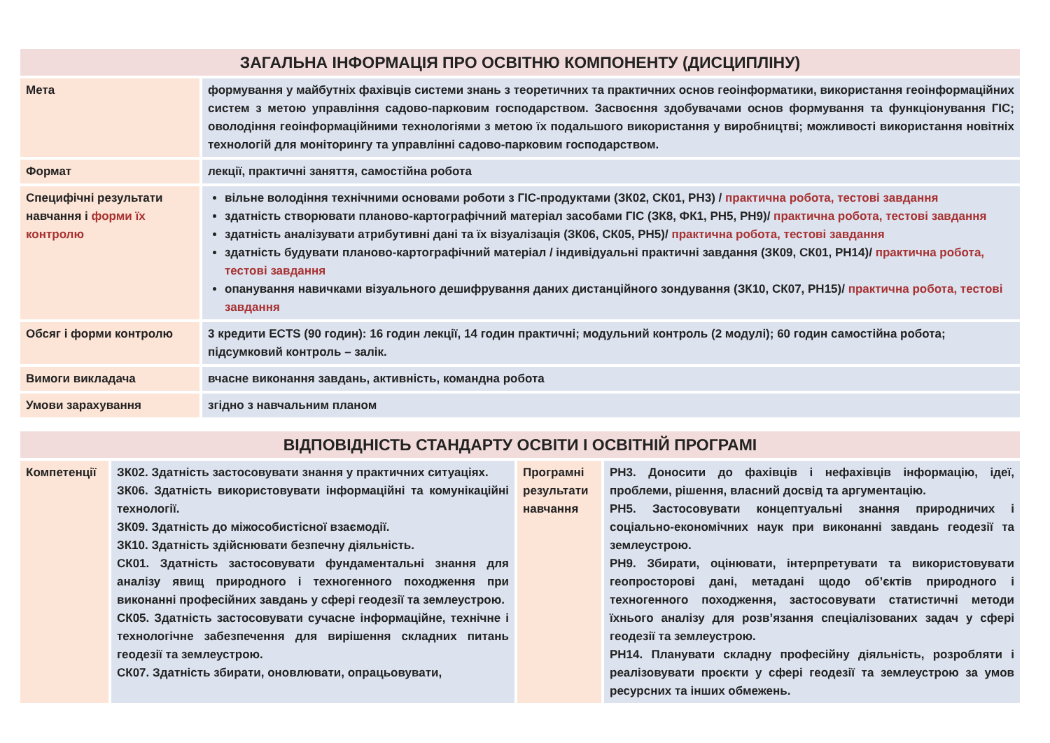| ЗАГАЛЬНА ІНФОРМАЦІЯ ПРО ОСВІТНЮ КОМПОНЕНТУ (ДИСЦИПЛІНУ) | |
| Мета | формування у майбутніх фахівців системи знань з теоретичних та практичних основ геоінформатики, використання геоінформаційних систем з метою управління садово-парковим господарством. Засвоєння здобувачами основ формування та функціонування ГІС; оволодіння геоінформаційними технологіями з метою їх подальшого використання у виробництві; можливості використання новітніх технологій для моніторингу та управлінні садово-парковим господарством. |
| Формат | лекції, практичні заняття, самостійна робота |
| Специфічні результати навчання і форми їх контролю | вільне володіння технічними основами роботи з ГІС-продуктами (ЗК02, СК01, РН3) / практична робота, тестові завдання здатність створювати планово-картографічний матеріал засобами ГІС (ЗК8, ФК1, РН5, РН9)/ практична робота, тестові завдання здатність аналізувати атрибутивні дані та їх візуалізація (ЗК06, СК05, РН5)/ практична робота, тестові завдання здатність будувати планово-картографічний матеріал / індивідуальні практичні завдання (ЗК09, СК01, РН14)/ практична робота, тестові завдання опанування навичками візуального дешифрування даних дистанційного зондування (ЗК10, СК07, РН15)/ практична робота, тестові завдання |
| Обсяг і форми контролю | 3 кредити ECTS (90 годин): 16 годин лекції, 14 годин практичні; модульний контроль (2 модулі); 60 годин самостійна робота; підсумковий контроль – залік. |
| Вимоги викладача | вчасне виконання завдань, активність, командна робота |
| Умови зарахування | згідно з навчальним планом |
| ВІДПОВІДНІСТЬ СТАНДАРТУ ОСВІТИ І ОСВІТНІЙ ПРОГРАМІ | | | |
| Компетенції | ЗК02. Здатність застосовувати знання у практичних ситуаціях. ЗК06. Здатність використовувати інформаційні та комунікаційні технології. ЗК09. Здатність до міжособистісної взаємодії. ЗК10. Здатність здійснювати безпечну діяльність. СК01. Здатність застосовувати фундаментальні знання для аналізу явищ природного і техногенного походження при виконанні професійних завдань у сфері геодезії та землеустрою. СК05. Здатність застосовувати сучасне інформаційне, технічне і технологічне забезпечення для вирішення складних питань геодезії та землеустрою. СК07. Здатність збирати, оновлювати, опрацьовувати, | Програмні результати навчання | РН3. Доносити до фахівців і нефахівців інформацію, ідеї, проблеми, рішення, власний досвід та аргументацію. РН5. Застосовувати концептуальні знання природничих і соціально-економічних наук при виконанні завдань геодезії та землеустрою. РН9. Збирати, оцінювати, інтерпретувати та використовувати геопросторові дані, метадані щодо об’єктів природного і техногенного походження, застосовувати статистичні методи їхнього аналізу для розв’язання спеціалізованих задач у сфері геодезії та землеустрою. РН14. Планувати складну професійну діяльність, розробляти і реалізовувати проєкти у сфері геодезії та землеустрою за умов ресурсних та інших обмежень. |